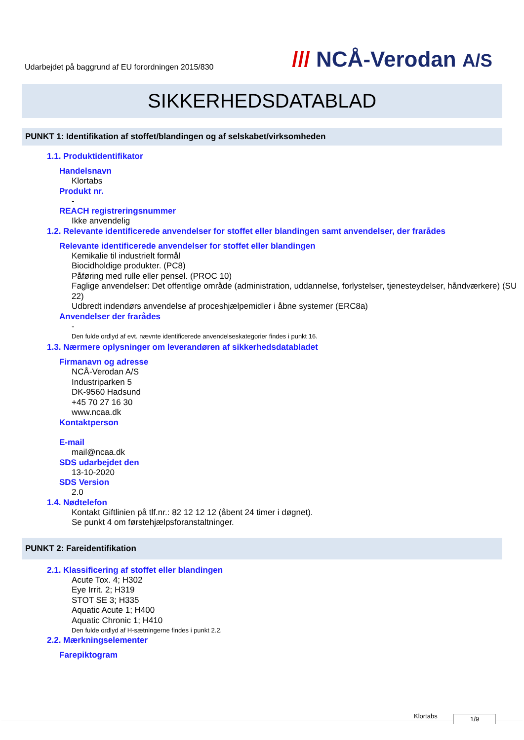Udarbejdet på baggrund af EU forordningen 2015/830
/// NCÅ-Verodan A/S
SIKKERHEDSDATABLAD
PUNKT 1: Identifikation af stoffet/blandingen og af selskabet/virksomheden
1.1. Produktidentifikator
Handelsnavn
Klortabs
Produkt nr.
-
REACH registreringsnummer
Ikke anvendelig
1.2. Relevante identificerede anvendelser for stoffet eller blandingen samt anvendelser, der frarådes
Relevante identificerede anvendelser for stoffet eller blandingen
Kemikalie til industrielt formål
Biocidholdige produkter. (PC8)
Påføring med rulle eller pensel. (PROC 10)
Faglige anvendelser: Det offentlige område (administration, uddannelse, forlystelser, tjenesteydelser, håndværkere) (SU 22)
Udbredt indendørs anvendelse af proceshjælpemidler i åbne systemer (ERC8a)
Anvendelser der frarådes
-
Den fulde ordlyd af evt. nævnte identificerede anvendelseskategorier findes i punkt 16.
1.3. Nærmere oplysninger om leverandøren af sikkerhedsdatabladet
Firmanavn og adresse
NCÅ-Verodan A/S
Industriparken 5
DK-9560 Hadsund
+45 70 27 16 30
www.ncaa.dk
Kontaktperson
E-mail
mail@ncaa.dk
SDS udarbejdet den
13-10-2020
SDS Version
2.0
1.4. Nødtelefon
Kontakt Giftlinien på tlf.nr.: 82 12 12 12 (åbent 24 timer i døgnet).
Se punkt 4 om førstehjælpsforanstaltninger.
PUNKT 2: Fareidentifikation
2.1. Klassificering af stoffet eller blandingen
Acute Tox. 4; H302
Eye Irrit. 2; H319
STOT SE 3; H335
Aquatic Acute 1; H400
Aquatic Chronic 1; H410
Den fulde ordlyd af H-sætningerne findes i punkt 2.2.
2.2. Mærkningselementer
Farepiktogram
Klortabs 1/9